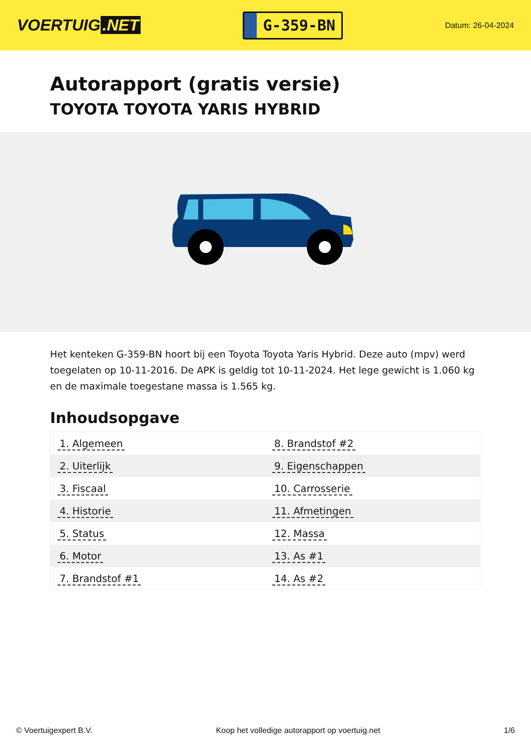VOERTUIG.NET
G-359-BN
Datum: 26-04-2024
Autorapport (gratis versie)
TOYOTA TOYOTA YARIS HYBRID
Het kenteken G-359-BN hoort bij een Toyota Toyota Yaris Hybrid. Deze auto (mpv) werd toegelaten op 10-11-2016. De APK is geldig tot 10-11-2024. Het lege gewicht is 1.060 kg en de maximale toegestane massa is 1.565 kg.
Inhoudsopgave
| 1. Algemeen | 8. Brandstof #2 |
| 2. Uiterlijk | 9. Eigenschappen |
| 3. Fiscaal | 10. Carrosserie |
| 4. Historie | 11. Afmetingen |
| 5. Status | 12. Massa |
| 6. Motor | 13. As #1 |
| 7. Brandstof #1 | 14. As #2 |
© Voertuigexpert B.V. Koop het volledige autorapport op voertuig.net 1/6